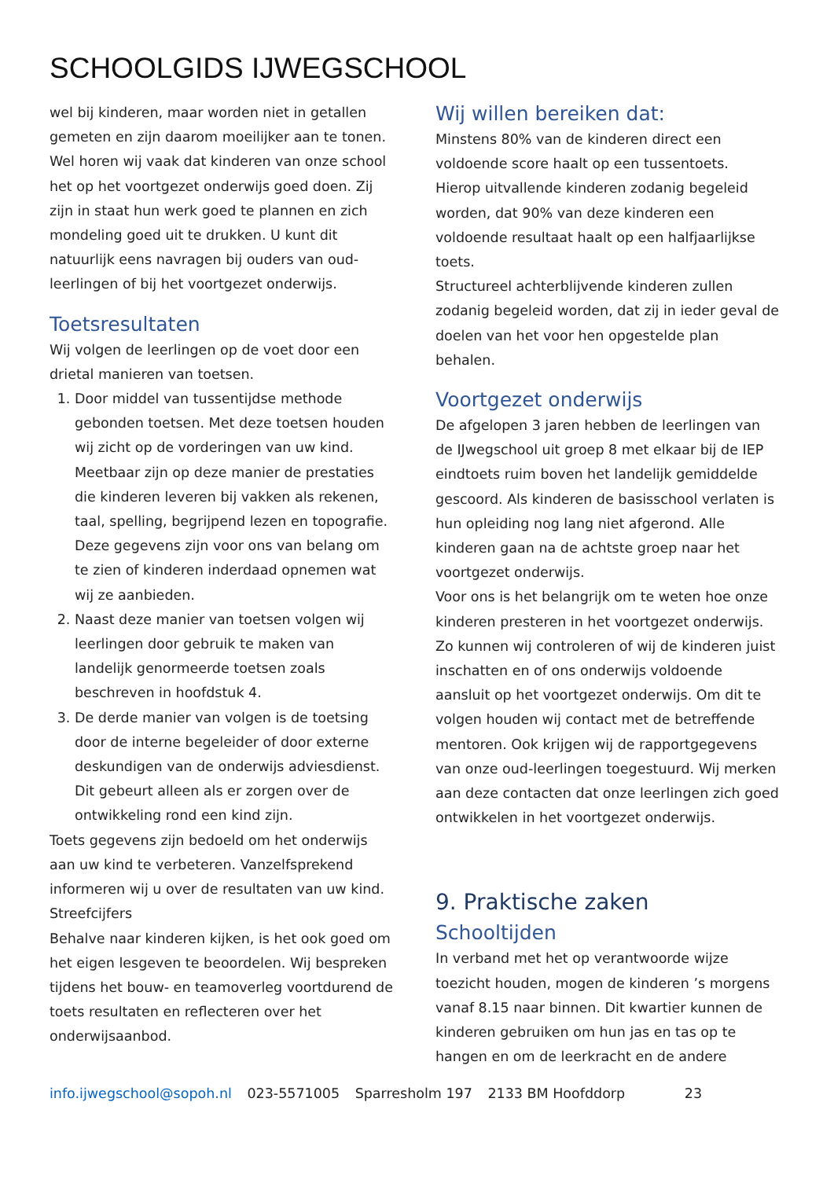SCHOOLGIDS IJWEGSCHOOL
wel bij kinderen, maar worden niet in getallen gemeten en zijn daarom moeilijker aan te tonen. Wel horen wij vaak dat kinderen van onze school het op het voortgezet onderwijs goed doen. Zij zijn in staat hun werk goed te plannen en zich mondeling goed uit te drukken. U kunt dit natuurlijk eens navragen bij ouders van oud-leerlingen of bij het voortgezet onderwijs.
Toetsresultaten
Wij volgen de leerlingen op de voet door een drietal manieren van toetsen.
1. Door middel van tussentijdse methode gebonden toetsen. Met deze toetsen houden wij zicht op de vorderingen van uw kind. Meetbaar zijn op deze manier de prestaties die kinderen leveren bij vakken als rekenen, taal, spelling, begrijpend lezen en topografie. Deze gegevens zijn voor ons van belang om te zien of kinderen inderdaad opnemen wat wij ze aanbieden.
2. Naast deze manier van toetsen volgen wij leerlingen door gebruik te maken van landelijk genormeerde toetsen zoals beschreven in hoofdstuk 4.
3. De derde manier van volgen is de toetsing door de interne begeleider of door externe deskundigen van de onderwijs adviesdienst. Dit gebeurt alleen als er zorgen over de ontwikkeling rond een kind zijn.
Toets gegevens zijn bedoeld om het onderwijs aan uw kind te verbeteren. Vanzelfsprekend informeren wij u over de resultaten van uw kind.
Streefcijfers
Behalve naar kinderen kijken, is het ook goed om het eigen lesgeven te beoordelen. Wij bespreken tijdens het bouw- en teamoverleg voortdurend de toets resultaten en reflecteren over het onderwijsaanbod.
Wij willen bereiken dat:
Minstens 80% van de kinderen direct een voldoende score haalt op een tussentoets.
Hierop uitvallende kinderen zodanig begeleid worden, dat 90% van deze kinderen een voldoende resultaat haalt op een halfjaarlijkse toets.
Structureel achterblijvende kinderen zullen zodanig begeleid worden, dat zij in ieder geval de doelen van het voor hen opgestelde plan behalen.
Voortgezet onderwijs
De afgelopen 3 jaren hebben de leerlingen van de IJwegschool uit groep 8 met elkaar bij de IEP eindtoets ruim boven het landelijk gemiddelde gescoord. Als kinderen de basisschool verlaten is hun opleiding nog lang niet afgerond. Alle kinderen gaan na de achtste groep naar het voortgezet onderwijs.
Voor ons is het belangrijk om te weten hoe onze kinderen presteren in het voortgezet onderwijs. Zo kunnen wij controleren of wij de kinderen juist inschatten en of ons onderwijs voldoende aansluit op het voortgezet onderwijs. Om dit te volgen houden wij contact met de betreffende mentoren. Ook krijgen wij de rapportgegevens van onze oud-leerlingen toegestuurd. Wij merken aan deze contacten dat onze leerlingen zich goed ontwikkelen in het voortgezet onderwijs.
9. Praktische zaken
Schooltijden
In verband met het op verantwoorde wijze toezicht houden, mogen de kinderen ’s morgens vanaf 8.15 naar binnen. Dit kwartier kunnen de kinderen gebruiken om hun jas en tas op te hangen en om de leerkracht en de andere
info.ijwegschool@sopoh.nl 023-5571005 Sparresholm 197 2133 BM Hoofddorp 23